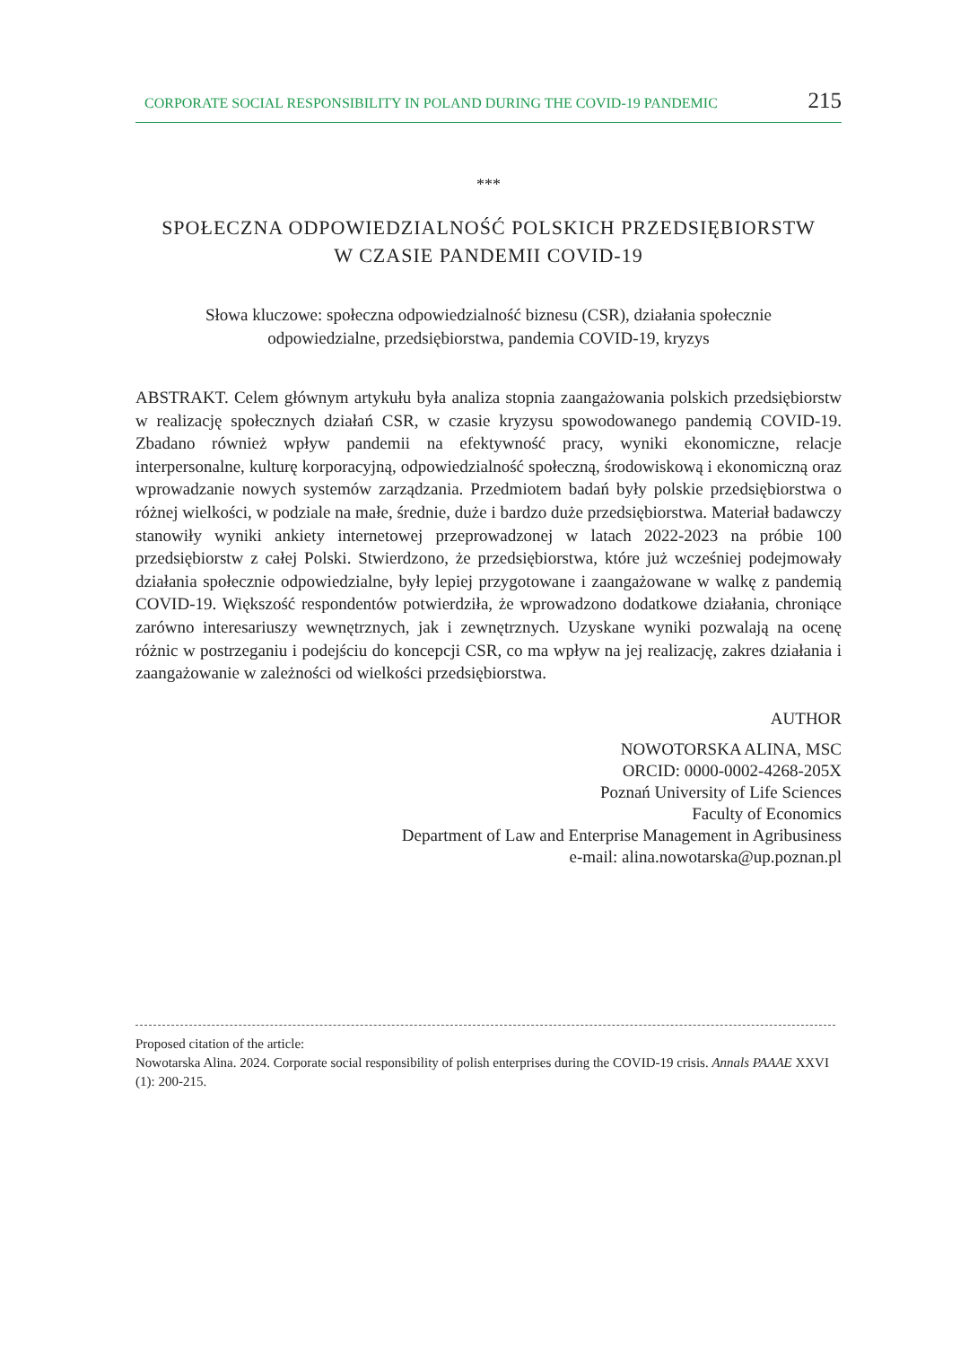CORPORATE SOCIAL RESPONSIBILITY IN POLAND DURING THE COVID-19 PANDEMIC 215
***
SPOŁECZNA ODPOWIEDZIALNOŚĆ POLSKICH PRZEDSIĘBIORSTW
W CZASIE PANDEMII COVID-19
Słowa kluczowe: społeczna odpowiedzialność biznesu (CSR), działania społecznie odpowiedzialne, przedsiębiorstwa, pandemia COVID-19, kryzys
ABSTRAKT. Celem głównym artykułu była analiza stopnia zaangażowania polskich przedsiębiorstw w realizację społecznych działań CSR, w czasie kryzysu spowodowanego pandemią COVID-19. Zbadano również wpływ pandemii na efektywność pracy, wyniki ekonomiczne, relacje interpersonalne, kulturę korporacyjną, odpowiedzialność społeczną, środowiskową i ekonomiczną oraz wprowadzanie nowych systemów zarządzania. Przedmiotem badań były polskie przedsiębiorstwa o różnej wielkości, w podziale na małe, średnie, duże i bardzo duże przedsiębiorstwa. Materiał badawczy stanowiły wyniki ankiety internetowej przeprowadzonej w latach 2022-2023 na próbie 100 przedsiębiorstw z całej Polski. Stwierdzono, że przedsiębiorstwa, które już wcześniej podejmowały działania społecznie odpowiedzialne, były lepiej przygotowane i zaangażowane w walkę z pandemią COVID-19. Większość respondentów potwierdziła, że wprowadzono dodatkowe działania, chroniące zarówno interesariuszy wewnętrznych, jak i zewnętrznych. Uzyskane wyniki pozwalają na ocenę różnic w postrzeganiu i podejściu do koncepcji CSR, co ma wpływ na jej realizację, zakres działania i zaangażowanie w zależności od wielkości przedsiębiorstwa.
AUTHOR
NOWOTORSKA ALINA, MSC
ORCID: 0000-0002-4268-205X
Poznań University of Life Sciences
Faculty of Economics
Department of Law and Enterprise Management in Agribusiness
e-mail: alina.nowotarska@up.poznan.pl
Proposed citation of the article:
Nowotarska Alina. 2024. Corporate social responsibility of polish enterprises during the COVID-19 crisis. Annals PAAAE XXVI (1): 200-215.